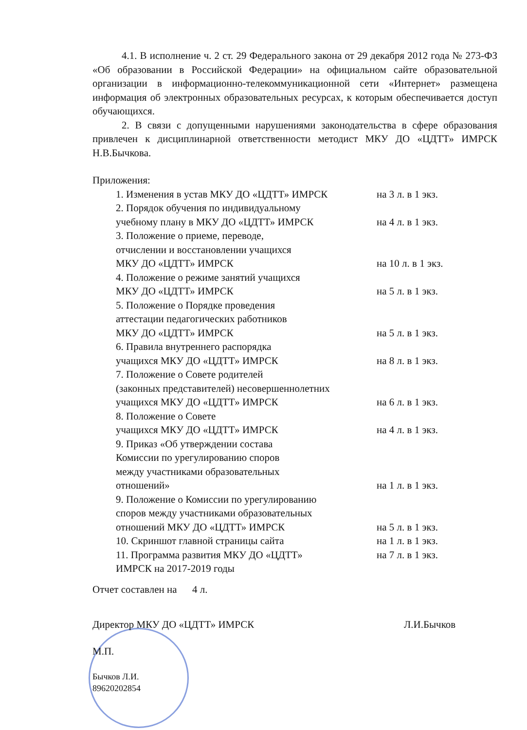4.1. В исполнение ч. 2 ст. 29 Федерального закона от 29 декабря 2012 года № 273-ФЗ «Об образовании в Российской Федерации» на официальном сайте образовательной организации в информационно-телекоммуникационной сети «Интернет» размещена информация об электронных образовательных ресурсах, к которым обеспечивается доступ обучающихся.
2. В связи с допущенными нарушениями законодательства в сфере образования привлечен к дисциплинарной ответственности методист МКУ ДО «ЦДТТ» ИМРСК Н.В.Бычкова.
Приложения:
1. Изменения в устав МКУ ДО «ЦДТТ» ИМРСК на 3 л. в 1 экз.
2. Порядок обучения по индивидуальному
учебному плану в МКУ ДО «ЦДТТ» ИМРСК
на 4 л. в 1 экз.
3. Положение о приеме, переводе,
отчислении и восстановлении учащихся
МКУ ДО «ЦДТТ» ИМРСК
на 10 л. в 1 экз.
4. Положение о режиме занятий учащихся
МКУ ДО «ЦДТТ» ИМРСК
на 5 л. в 1 экз.
5. Положение о Порядке проведения
аттестации педагогических работников
МКУ ДО «ЦДТТ» ИМРСК
на 5 л. в 1 экз.
6. Правила внутреннего распорядка
учащихся МКУ ДО «ЦДТТ» ИМРСК
на 8 л. в 1 экз.
7. Положение о Совете родителей
(законных представителей) несовершеннолетних
учащихся МКУ ДО «ЦДТТ» ИМРСК
на 6 л. в 1 экз.
8. Положение о Совете
учащихся МКУ ДО «ЦДТТ» ИМРСК
на 4 л. в 1 экз.
9. Приказ «Об утверждении состава
Комиссии по урегулированию споров
между участниками образовательных
отношений»
на 1 л. в 1 экз.
9. Положение о Комиссии по урегулированию
споров между участниками образовательных
отношений МКУ ДО «ЦДТТ» ИМРСК
на 5 л. в 1 экз.
10. Скриншот главной страницы сайта на 1 л. в 1 экз.
11. Программа развития МКУ ДО «ЦДТТ»
ИМРСК на 2017-2019 годы на 7 л. в 1 экз.
Отчет составлен на 4 л.
Директор МКУ ДО «ЦДТТ» ИМРСК Л.И.Бычков
М.П.
Бычков Л.И.
89620202854